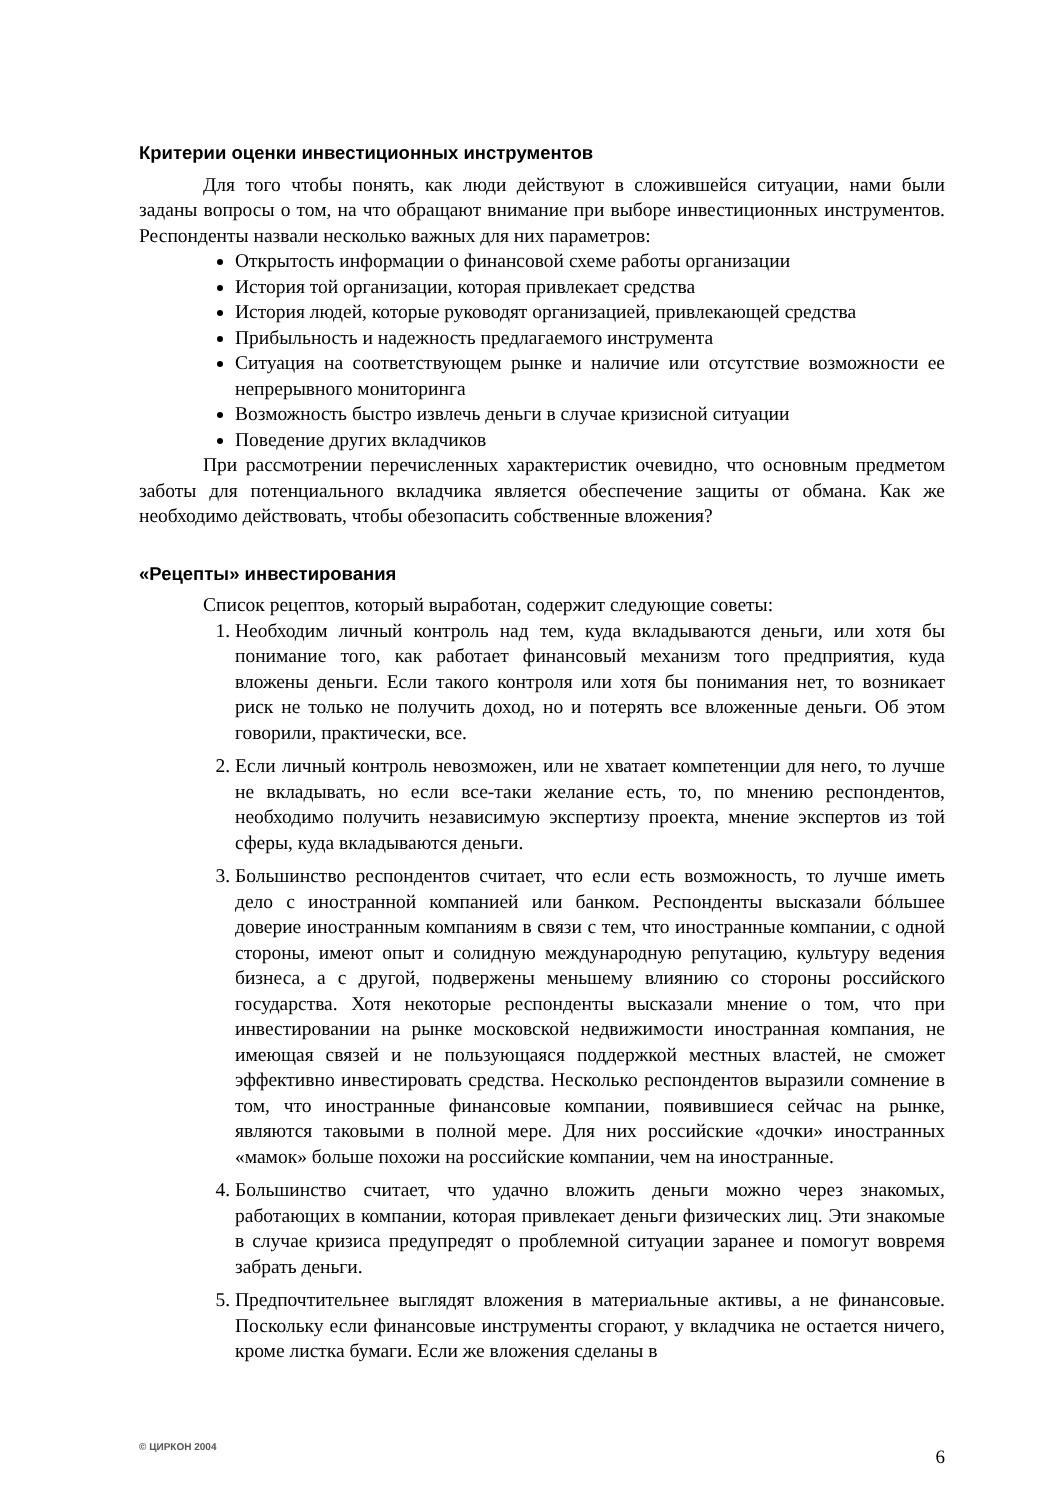Критерии оценки инвестиционных инструментов
Для того чтобы понять, как люди действуют в сложившейся ситуации, нами были заданы вопросы о том, на что обращают внимание при выборе инвестиционных инструментов. Респонденты назвали несколько важных для них параметров:
Открытость информации о финансовой схеме работы организации
История той организации, которая привлекает средства
История людей, которые руководят организацией, привлекающей средства
Прибыльность и надежность предлагаемого инструмента
Ситуация на соответствующем рынке и наличие или отсутствие возможности ее непрерывного мониторинга
Возможность быстро извлечь деньги в случае кризисной ситуации
Поведение других вкладчиков
При рассмотрении перечисленных характеристик очевидно, что основным предметом заботы для потенциального вкладчика является обеспечение защиты от обмана. Как же необходимо действовать, чтобы обезопасить собственные вложения?
«Рецепты» инвестирования
Список рецептов, который выработан, содержит следующие советы:
1. Необходим личный контроль над тем, куда вкладываются деньги, или хотя бы понимание того, как работает финансовый механизм того предприятия, куда вложены деньги. Если такого контроля или хотя бы понимания нет, то возникает риск не только не получить доход, но и потерять все вложенные деньги. Об этом говорили, практически, все.
2. Если личный контроль невозможен, или не хватает компетенции для него, то лучше не вкладывать, но если все-таки желание есть, то, по мнению респондентов, необходимо получить независимую экспертизу проекта, мнение экспертов из той сферы, куда вкладываются деньги.
3. Большинство респондентов считает, что если есть возможность, то лучше иметь дело с иностранной компанией или банком. Респонденты высказали бóльшее доверие иностранным компаниям в связи с тем, что иностранные компании, с одной стороны, имеют опыт и солидную международную репутацию, культуру ведения бизнеса, а с другой, подвержены меньшему влиянию со стороны российского государства. Хотя некоторые респонденты высказали мнение о том, что при инвестировании на рынке московской недвижимости иностранная компания, не имеющая связей и не пользующаяся поддержкой местных властей, не сможет эффективно инвестировать средства. Несколько респондентов выразили сомнение в том, что иностранные финансовые компании, появившиеся сейчас на рынке, являются таковыми в полной мере. Для них российские «дочки» иностранных «мамок» больше похожи на российские компании, чем на иностранные.
4. Большинство считает, что удачно вложить деньги можно через знакомых, работающих в компании, которая привлекает деньги физических лиц. Эти знакомые в случае кризиса предупредят о проблемной ситуации заранее и помогут вовремя забрать деньги.
5. Предпочтительнее выглядят вложения в материальные активы, а не финансовые. Поскольку если финансовые инструменты сгорают, у вкладчика не остается ничего, кроме листка бумаги. Если же вложения сделаны в
© ЦИРКОН 2004 6